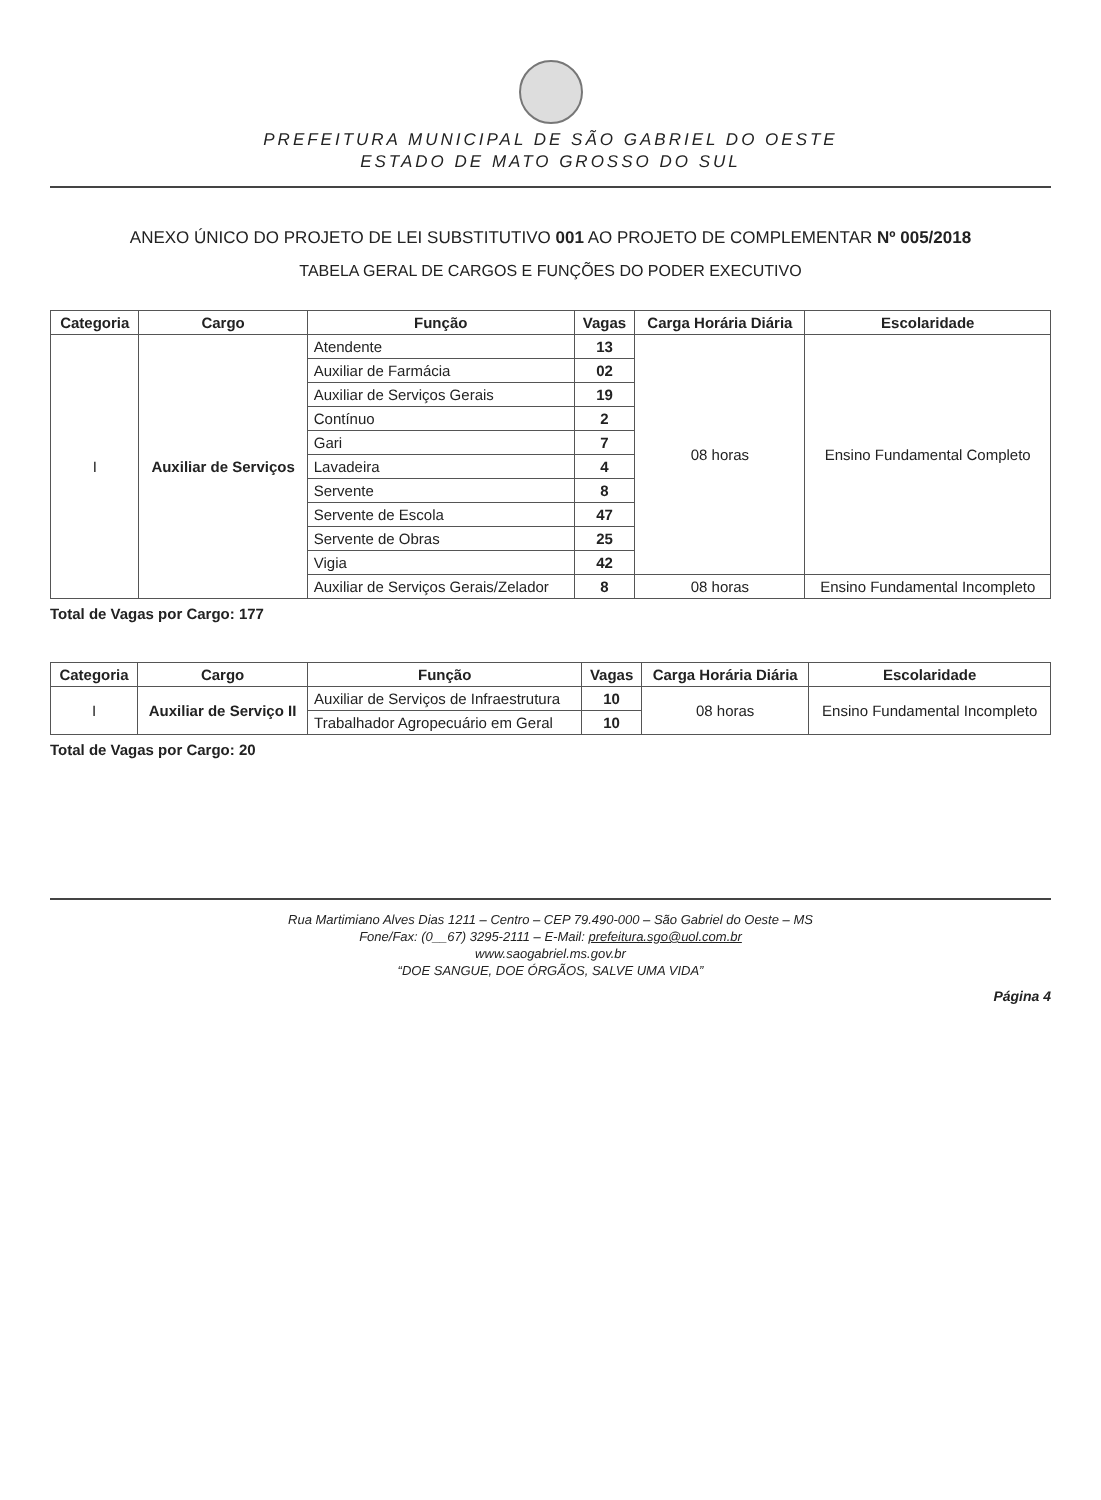PREFEITURA MUNICIPAL DE SÃO GABRIEL DO OESTE
ESTADO DE MATO GROSSO DO SUL
ANEXO ÚNICO DO PROJETO DE LEI SUBSTITUTIVO 001 AO PROJETO DE COMPLEMENTAR Nº 005/2018
TABELA GERAL DE CARGOS E FUNÇÕES DO PODER EXECUTIVO
| Categoria | Cargo | Função | Vagas | Carga Horária Diária | Escolaridade |
| --- | --- | --- | --- | --- | --- |
| I | Auxiliar de Serviços | Atendente | 13 | 08 horas | Ensino Fundamental Completo |
| | | Auxiliar de Farmácia | 02 | | |
| | | Auxiliar de Serviços Gerais | 19 | | |
| | | Contínuo | 2 | | |
| | | Gari | 7 | | |
| | | Lavadeira | 4 | | |
| | | Servente | 8 | | |
| | | Servente de Escola | 47 | | |
| | | Servente de Obras | 25 | | |
| | | Vigia | 42 | | |
| | | Auxiliar de Serviços Gerais/Zelador | 8 | 08 horas | Ensino Fundamental Incompleto |
Total de Vagas por Cargo: 177
| Categoria | Cargo | Função | Vagas | Carga Horária Diária | Escolaridade |
| --- | --- | --- | --- | --- | --- |
| I | Auxiliar de Serviço II | Auxiliar de Serviços de Infraestrutura | 10 | 08 horas | Ensino Fundamental Incompleto |
| | | Trabalhador Agropecuário em Geral | 10 | | |
Total de Vagas por Cargo: 20
Rua Martimiano Alves Dias 1211 – Centro – CEP 79.490-000 – São Gabriel do Oeste – MS
Fone/Fax: (0__67) 3295-2111 – E-Mail: prefeitura.sgo@uol.com.br
www.saogabriel.ms.gov.br
“DOE SANGUE, DOE ÓRGÃOS, SALVE UMA VIDA”
Página 4